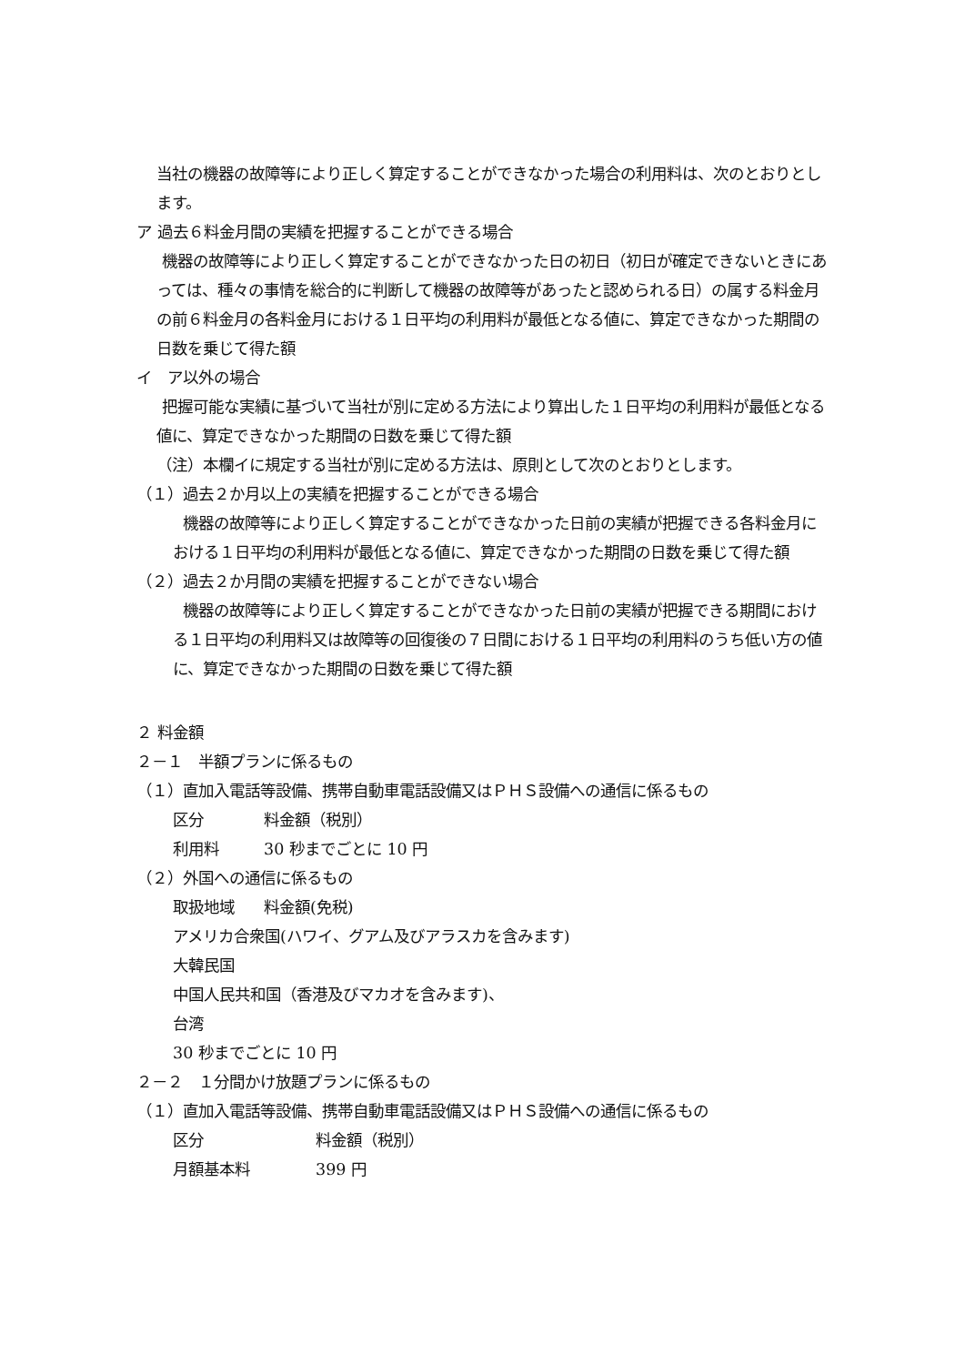当社の機器の故障等により正しく算定することができなかった場合の利用料は、次のとおりとします。
ア 過去６料金月間の実績を把握することができる場合
機器の故障等により正しく算定することができなかった日の初日（初日が確定できないときにあっては、種々の事情を総合的に判断して機器の故障等があったと認められる日）の属する料金月の前６料金月の各料金月における１日平均の利用料が最低となる値に、算定できなかった期間の日数を乗じて得た額
イ　ア以外の場合
把握可能な実績に基づいて当社が別に定める方法により算出した１日平均の利用料が最低となる値に、算定できなかった期間の日数を乗じて得た額
（注）本欄イに規定する当社が別に定める方法は、原則として次のとおりとします。
（１）過去２か月以上の実績を把握することができる場合
機器の故障等により正しく算定することができなかった日前の実績が把握できる各料金月における１日平均の利用料が最低となる値に、算定できなかった期間の日数を乗じて得た額
（２）過去２か月間の実績を把握することができない場合
機器の故障等により正しく算定することができなかった日前の実績が把握できる期間における１日平均の利用料又は故障等の回復後の７日間における１日平均の利用料のうち低い方の値に、算定できなかった期間の日数を乗じて得た額
２ 料金額
２－１　半額プランに係るもの
（１）直加入電話等設備、携帯自動車電話設備又はＰＨＳ設備への通信に係るもの
区分 料金額（税別）
利用料 30 秒までごとに 10 円
（２）外国への通信に係るもの
取扱地域 料金額(免税)
アメリカ合衆国(ハワイ、グアム及びアラスカを含みます)
大韓民国
中国人民共和国（香港及びマカオを含みます)、
台湾
30 秒までごとに 10 円
２－２　１分間かけ放題プランに係るもの
（１）直加入電話等設備、携帯自動車電話設備又はＰＨＳ設備への通信に係るもの
区分 料金額（税別）
月額基本料 399 円